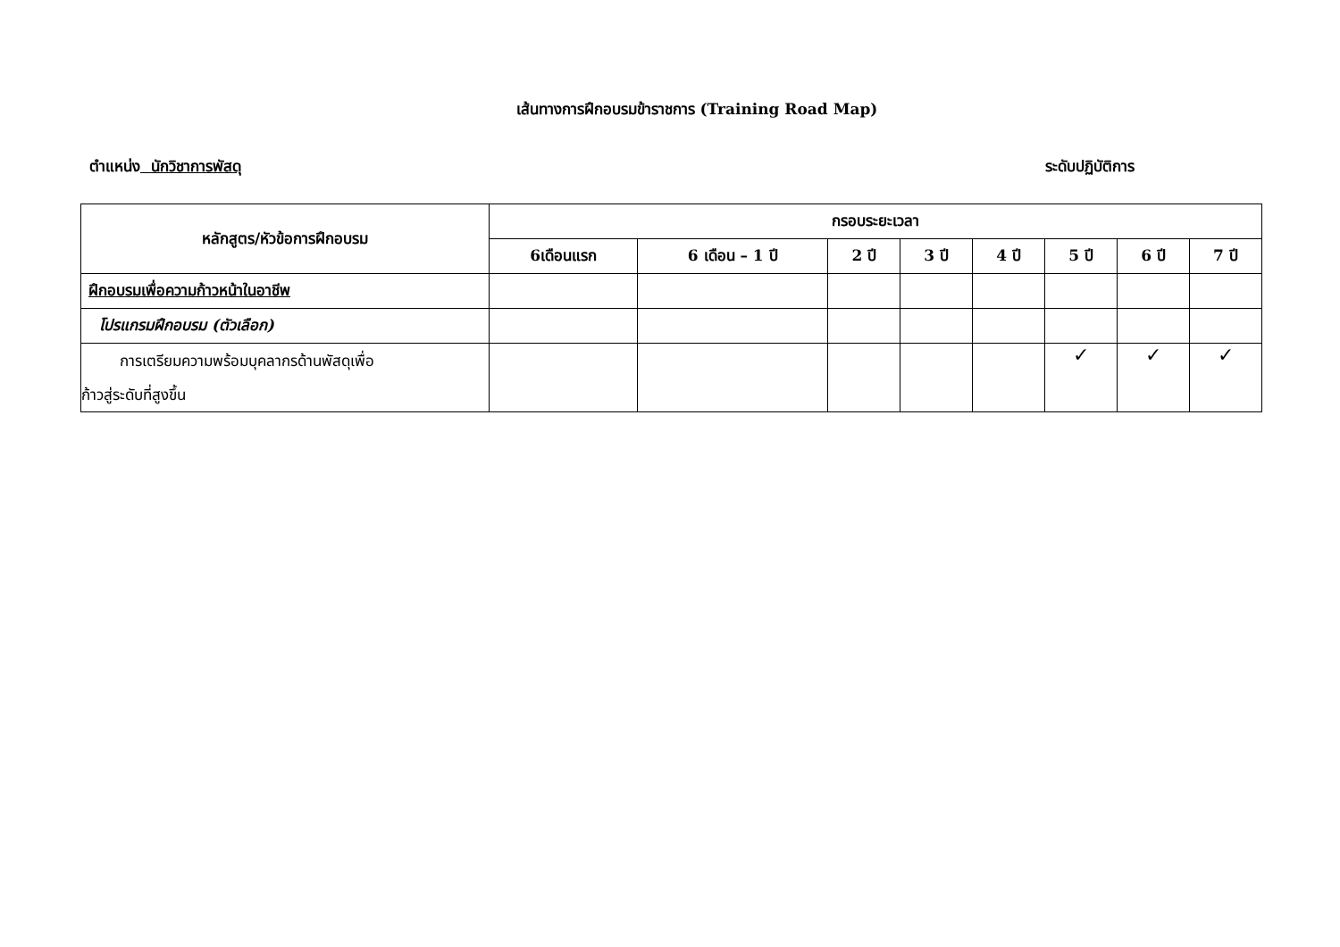เส้นทางการฝึกอบรมข้าราชการ (Training Road Map)
ตำแหน่ง นักวิชาการพัสดุ ระดับปฏิบัติการ
| หลักสูตร/หัวข้อการฝึกอบรม | กรอบระยะเวลา | | | | | | | |
| --- | --- | --- | --- | --- | --- | --- | --- | --- |
| | 6เดือนแรก | 6 เดือน – 1 ปี | 2 ปี | 3 ปี | 4 ปี | 5 ปี | 6 ปี | 7 ปี |
| ฝึกอบรมเพื่อความก้าวหน้าในอาชีพ | | | | | | | | |
| โปรแกรมฝึกอบรม (ตัวเลือก) | | | | | | | | |
| การเตรียมความพร้อมบุคลากรด้านพัสดุเพื่อ ก้าวสู่ระดับที่สูงขึ้น | | | | | | ✓ | ✓ | ✓ |